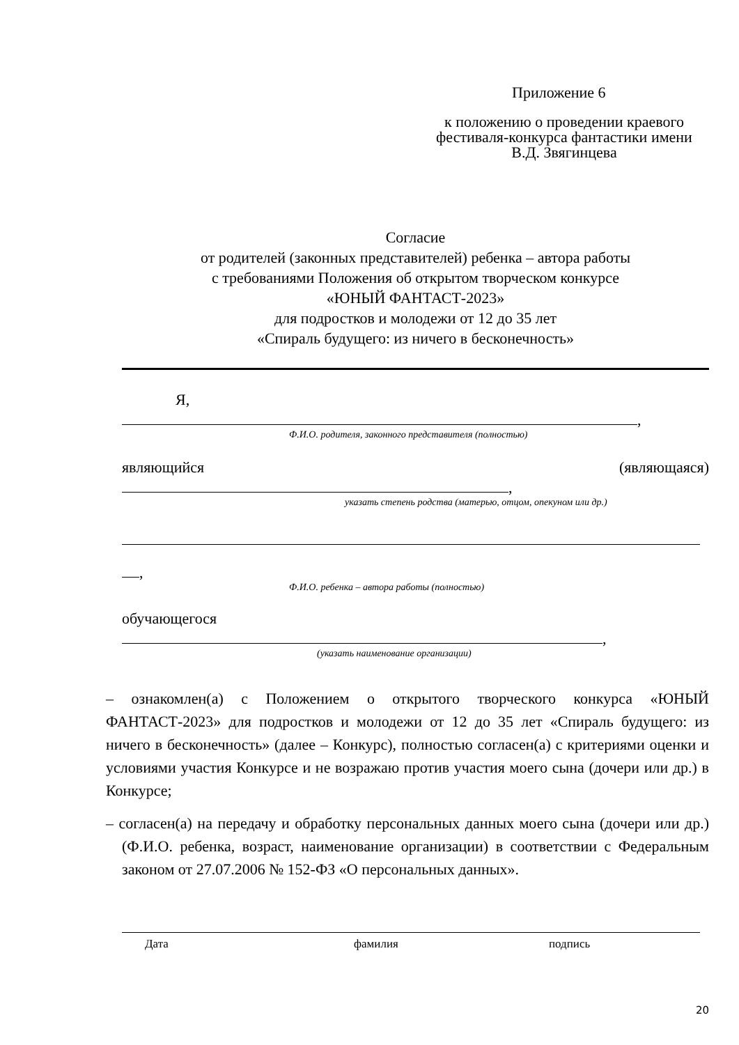Приложение 6
к положению о проведении краевого фестиваля-конкурса фантастики имени В.Д. Звягинцева
Согласие
от родителей (законных представителей) ребенка – автора работы
с требованиями Положения об открытом творческом конкурсе
«ЮНЫЙ ФАНТАСТ-2023»
для подростков и молодежи от 12 до 35 лет
«Спираль будущего: из ничего в бесконечность»
Я,
,
Ф.И.О. родителя, законного представителя (полностью)
являющийся (являющаяся)
,
указать степень родства (матерью, отцом, опекуном или др.)
,
Ф.И.О. ребенка – автора работы (полностью)
обучающегося
,
(указать наименование организации)
– ознакомлен(а) с Положением о открытого творческого конкурса «ЮНЫЙ ФАНТАСТ-2023» для подростков и молодежи от 12 до 35 лет «Спираль будущего: из ничего в бесконечность» (далее – Конкурс), полностью согласен(а) с критериями оценки и условиями участия Конкурсе и не возражаю против участия моего сына (дочери или др.) в Конкурсе;
– согласен(а) на передачу и обработку персональных данных моего сына (дочери или др.) (Ф.И.О. ребенка, возраст, наименование организации) в соответствии с Федеральным законом от 27.07.2006 № 152-ФЗ «О персональных данных».
Дата фамилия подпись
20